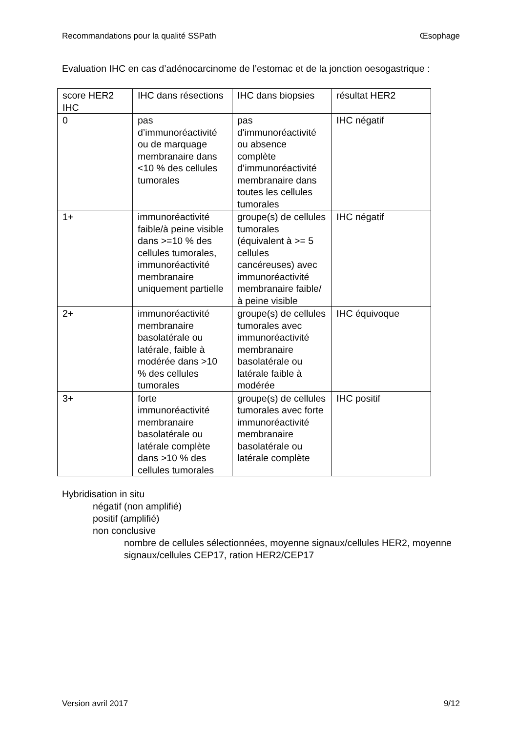Recommandations pour la qualité SSPath Œsophage
Evaluation IHC en cas d’adénocarcinome de l’estomac et de la jonction oesogastrique :
| score HER2 IHC | IHC dans résections | IHC dans biopsies | résultat HER2 |
| 0 | pas d’immunoréactivité ou de marquage membranaire dans <10 % des cellules tumorales | pas d'immunoréactivité ou absence complète d’immunoréactivité membranaire dans toutes les cellules tumorales | IHC négatif |
| 1+ | immunoréactivité faible/à peine visible dans >=10 % des cellules tumorales, immunoréactivité membranaire uniquement partielle | groupe(s) de cellules tumorales (équivalent à >= 5 cellules cancéreuses) avec immunoréactivité membranaire faible/à peine visible | IHC négatif |
| 2+ | immunoréactivité membranaire basolatérale ou latérale, faible à modérée dans >10 % des cellules tumorales | groupe(s) de cellules tumorales avec immunoréactivité membranaire basolatérale ou latérale faible à modérée | IHC équivoque |
| 3+ | forte immunoréactivité membranaire basolatérale ou latérale complète dans >10 % des cellules tumorales | groupe(s) de cellules tumorales avec forte immunoréactivité membranaire basolatérale ou latérale complète | IHC positif |
Hybridisation in situ
négatif (non amplifié)
positif (amplifié)
non conclusive
nombre de cellules sélectionnées, moyenne signaux/cellules HER2, moyenne signaux/cellules CEP17, ration HER2/CEP17
Version avril 2017 9/12